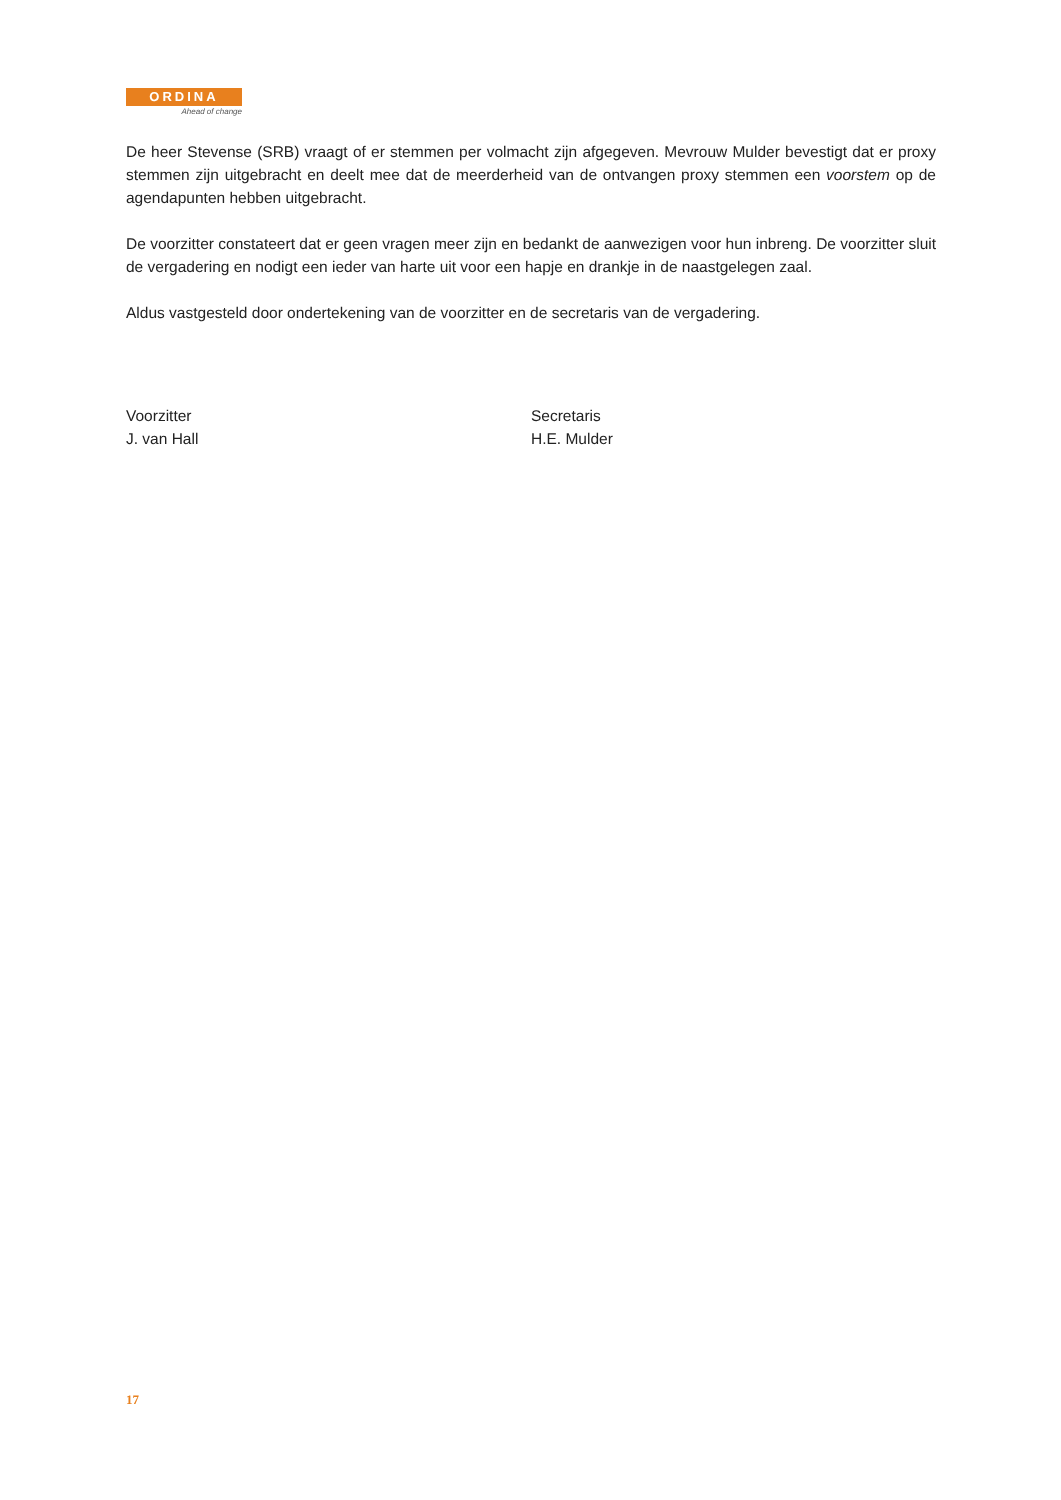ORDINA
Ahead of change
De heer Stevense (SRB) vraagt of er stemmen per volmacht zijn afgegeven. Mevrouw Mulder bevestigt dat er proxy stemmen zijn uitgebracht en deelt mee dat de meerderheid van de ontvangen proxy stemmen een voorstem op de agendapunten hebben uitgebracht.
De voorzitter constateert dat er geen vragen meer zijn en bedankt de aanwezigen voor hun inbreng. De voorzitter sluit de vergadering en nodigt een ieder van harte uit voor een hapje en drankje in de naastgelegen zaal.
Aldus vastgesteld door ondertekening van de voorzitter en de secretaris van de vergadering.
Voorzitter
J. van Hall
Secretaris
H.E. Mulder
17